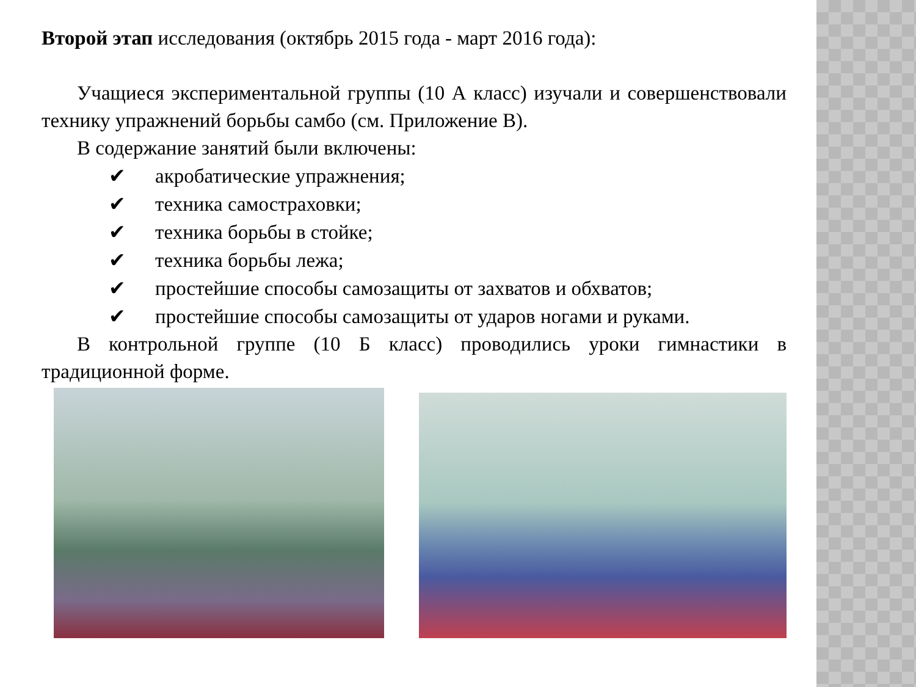Второй этап исследования (октябрь 2015 года - март 2016 года):
Учащиеся экспериментальной группы (10 А класс) изучали и совершенствовали технику упражнений борьбы самбо (см. Приложение В).
В содержание занятий были включены:
✔ акробатические упражнения;
✔ техника самостраховки;
✔ техника борьбы в стойке;
✔ техника борьбы лежа;
✔ простейшие способы самозащиты от захватов и обхватов;
✔ простейшие способы самозащиты от ударов ногами и руками.
В контрольной группе (10 Б класс) проводились уроки гимнастики в традиционной форме.